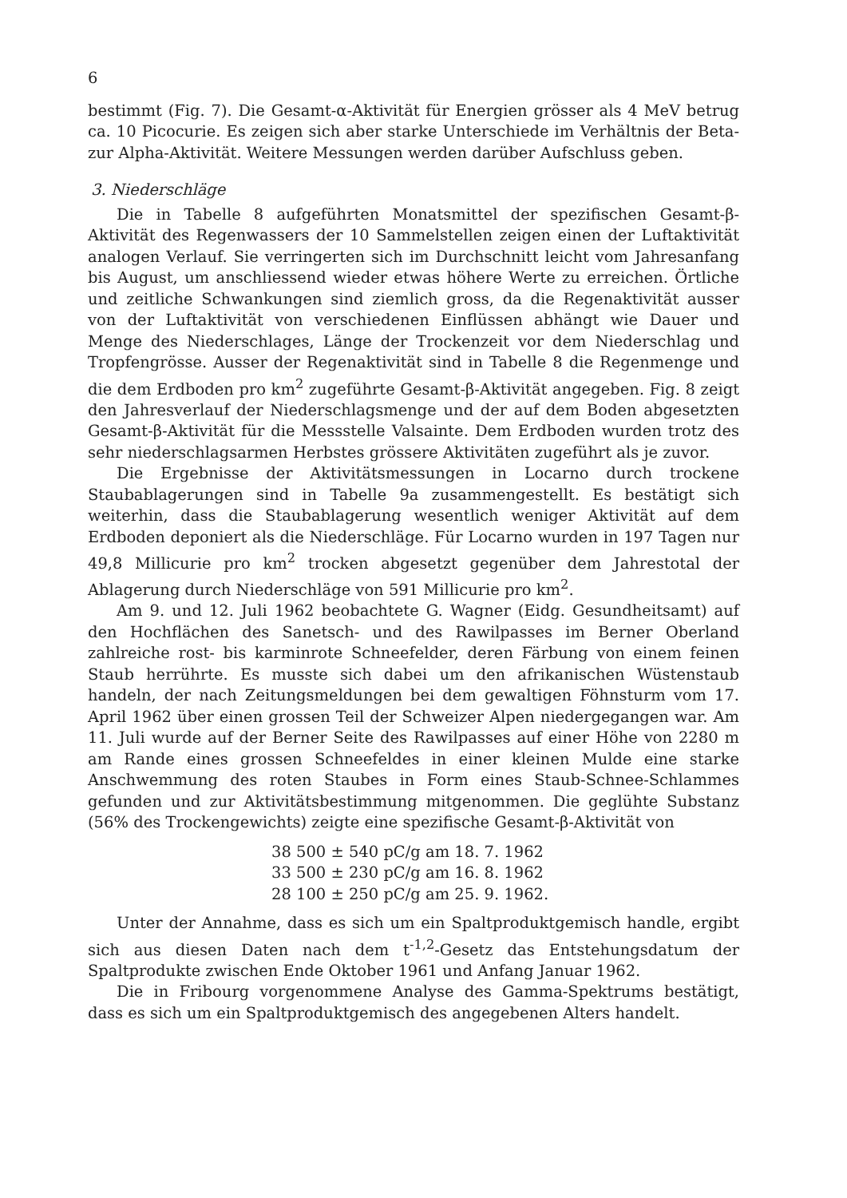6
bestimmt (Fig. 7). Die Gesamt-α-Aktivität für Energien grösser als 4 MeV betrug ca. 10 Picocurie. Es zeigen sich aber starke Unterschiede im Verhältnis der Beta- zur Alpha-Aktivität. Weitere Messungen werden darüber Aufschluss geben.
3. Niederschläge
Die in Tabelle 8 aufgeführten Monatsmittel der spezifischen Gesamt-β-Aktivität des Regenwassers der 10 Sammelstellen zeigen einen der Luftaktivität analogen Verlauf. Sie verringerten sich im Durchschnitt leicht vom Jahresanfang bis August, um anschliessend wieder etwas höhere Werte zu erreichen. Örtliche und zeitliche Schwankungen sind ziemlich gross, da die Regenaktivität ausser von der Luftaktivität von verschiedenen Einflüssen abhängt wie Dauer und Menge des Niederschlages, Länge der Trockenzeit vor dem Niederschlag und Tropfengrösse. Ausser der Regenaktivität sind in Tabelle 8 die Regenmenge und die dem Erdboden pro km<sup>2</sup> zugeführte Gesamt-β-Aktivität angegeben. Fig. 8 zeigt den Jahresverlauf der Niederschlagsmenge und der auf dem Boden abgesetzten Gesamt-β-Aktivität für die Messstelle Valsainte. Dem Erdboden wurden trotz des sehr niederschlagsarmen Herbstes grössere Aktivitäten zugeführt als je zuvor.
Die Ergebnisse der Aktivitätsmessungen in Locarno durch trockene Staubablagerungen sind in Tabelle 9a zusammengestellt. Es bestätigt sich weiterhin, dass die Staubablagerung wesentlich weniger Aktivität auf dem Erdboden deponiert als die Niederschläge. Für Locarno wurden in 197 Tagen nur 49,8 Millicurie pro km<sup>2</sup> trocken abgesetzt gegenüber dem Jahrestotal der Ablagerung durch Niederschläge von 591 Millicurie pro km<sup>2</sup>.
Am 9. und 12. Juli 1962 beobachtete G. Wagner (Eidg. Gesundheitsamt) auf den Hochflächen des Sanetsch- und des Rawilpasses im Berner Oberland zahlreiche rost- bis karminrote Schneefelder, deren Färbung von einem feinen Staub herrührte. Es musste sich dabei um den afrikanischen Wüstenstaub handeln, der nach Zeitungsmeldungen bei dem gewaltigen Föhnsturm vom 17. April 1962 über einen grossen Teil der Schweizer Alpen niedergegangen war. Am 11. Juli wurde auf der Berner Seite des Rawilpasses auf einer Höhe von 2280 m am Rande eines grossen Schneefeldes in einer kleinen Mulde eine starke Anschwemmung des roten Staubes in Form eines Staub-Schnee-Schlammes gefunden und zur Aktivitätsbestimmung mitgenommen. Die geglühte Substanz (56% des Trockengewichts) zeigte eine spezifische Gesamt-β-Aktivität von
38 500 ± 540 pC/g am 18. 7. 1962
33 500 ± 230 pC/g am 16. 8. 1962
28 100 ± 250 pC/g am 25. 9. 1962.
Unter der Annahme, dass es sich um ein Spaltproduktgemisch handle, ergibt sich aus diesen Daten nach dem t<sup>-1,2</sup>-Gesetz das Entstehungsdatum der Spaltprodukte zwischen Ende Oktober 1961 und Anfang Januar 1962.
Die in Fribourg vorgenommene Analyse des Gamma-Spektrums bestätigt, dass es sich um ein Spaltproduktgemisch des angegebenen Alters handelt.